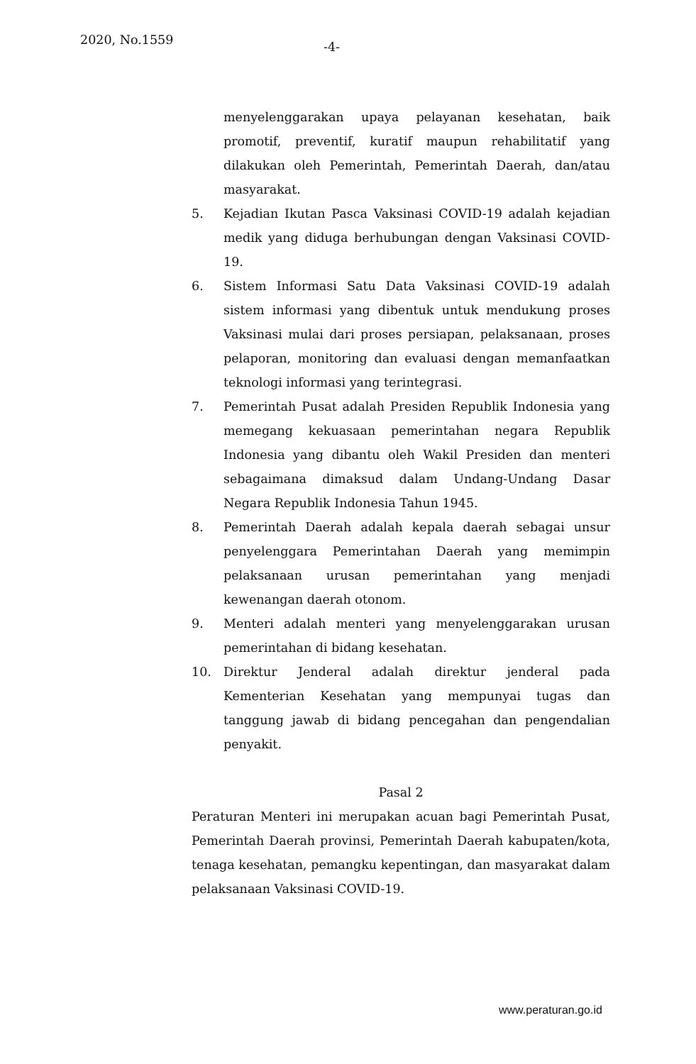2020, No.1559
-4-
menyelenggarakan upaya pelayanan kesehatan, baik promotif, preventif, kuratif maupun rehabilitatif yang dilakukan oleh Pemerintah, Pemerintah Daerah, dan/atau masyarakat.
5. Kejadian Ikutan Pasca Vaksinasi COVID-19 adalah kejadian medik yang diduga berhubungan dengan Vaksinasi COVID-19.
6. Sistem Informasi Satu Data Vaksinasi COVID-19 adalah sistem informasi yang dibentuk untuk mendukung proses Vaksinasi mulai dari proses persiapan, pelaksanaan, proses pelaporan, monitoring dan evaluasi dengan memanfaatkan teknologi informasi yang terintegrasi.
7. Pemerintah Pusat adalah Presiden Republik Indonesia yang memegang kekuasaan pemerintahan negara Republik Indonesia yang dibantu oleh Wakil Presiden dan menteri sebagaimana dimaksud dalam Undang-Undang Dasar Negara Republik Indonesia Tahun 1945.
8. Pemerintah Daerah adalah kepala daerah sebagai unsur penyelenggara Pemerintahan Daerah yang memimpin pelaksanaan urusan pemerintahan yang menjadi kewenangan daerah otonom.
9. Menteri adalah menteri yang menyelenggarakan urusan pemerintahan di bidang kesehatan.
10. Direktur Jenderal adalah direktur jenderal pada Kementerian Kesehatan yang mempunyai tugas dan tanggung jawab di bidang pencegahan dan pengendalian penyakit.
Pasal 2
Peraturan Menteri ini merupakan acuan bagi Pemerintah Pusat, Pemerintah Daerah provinsi, Pemerintah Daerah kabupaten/kota, tenaga kesehatan, pemangku kepentingan, dan masyarakat dalam pelaksanaan Vaksinasi COVID-19.
www.peraturan.go.id